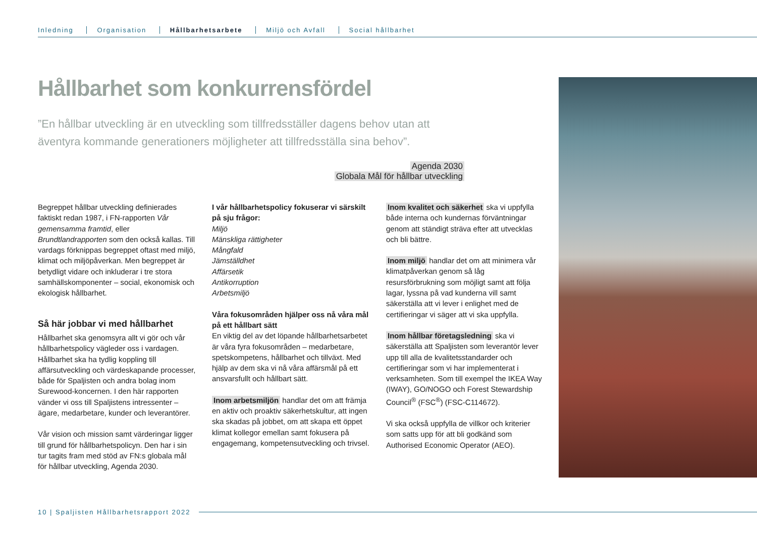Inledning Organisation Hållbarhetsarbete Miljö och Avfall Social hållbarhet
Hållbarhet som konkurrensfördel
”En hållbar utveckling är en utveckling som tillfredsställer dagens behov utan att äventyra kommande generationers möjligheter att tillfredsställa sina behov”.
Agenda 2030
Globala Mål för hållbar utveckling
Begreppet hållbar utveckling definierades faktiskt redan 1987, i FN-rapporten Vår gemensamma framtid, eller Brundtlandrapporten som den också kallas. Till vardags förknippas begreppet oftast med miljö, klimat och miljöpåverkan. Men begreppet är betydligt vidare och inkluderar i tre stora samhällskomponenter – social, ekonomisk och ekologisk hållbarhet.
Så här jobbar vi med hållbarhet
Hållbarhet ska genomsyra allt vi gör och vår hållbarhetspolicy vägleder oss i vardagen. Hållbarhet ska ha tydlig koppling till affärsutveckling och värdeskapande processer, både för Spaljisten och andra bolag inom Surewood-koncernen. I den här rapporten vänder vi oss till Spaljistens intressenter – ägare, medarbetare, kunder och leverantörer.
Vår vision och mission samt värderingar ligger till grund för hållbarhetspolicyn. Den har i sin tur tagits fram med stöd av FN:s globala mål för hållbar utveckling, Agenda 2030.
I vår hållbarhetspolicy fokuserar vi särskilt på sju frågor:
Miljö
Mänskliga rättigheter
Mångfald
Jämställdhet
Affärsetik
Antikorruption
Arbetsmiljö
Våra fokusområden hjälper oss nå våra mål på ett hållbart sätt
En viktig del av det löpande hållbarhetsarbetet är våra fyra fokusområden – medarbetare, spetskompetens, hållbarhet och tillväxt. Med hjälp av dem ska vi nå våra affärsmål på ett ansvarsfullt och hållbart sätt.
Inom arbetsmiljön handlar det om att främja en aktiv och proaktiv säkerhetskultur, att ingen ska skadas på jobbet, om att skapa ett öppet klimat kollegor emellan samt fokusera på engagemang, kompetensutveckling och trivsel.
Inom kvalitet och säkerhet ska vi uppfylla både interna och kundernas förväntningar genom att ständigt sträva efter att utvecklas och bli bättre.
Inom miljö handlar det om att minimera vår klimatpåverkan genom så låg resursförbrukning som möjligt samt att följa lagar, lyssna på vad kunderna vill samt säkerställa att vi lever i enlighet med de certifieringar vi säger att vi ska uppfylla.
Inom hållbar företagsledning ska vi säkerställa att Spaljisten som leverantör lever upp till alla de kvalitetsstandarder och certifieringar som vi har implementerat i verksamheten. Som till exempel the IKEA Way (IWAY), GO/NOGO och Forest Stewardship Council<sup>®</sup> (FSC<sup>®</sup>) (FSC-C114672).
Vi ska också uppfylla de villkor och kriterier som satts upp för att bli godkänd som Authorised Economic Operator (AEO).
10 | Spaljisten Hållbarhetsrapport 2022